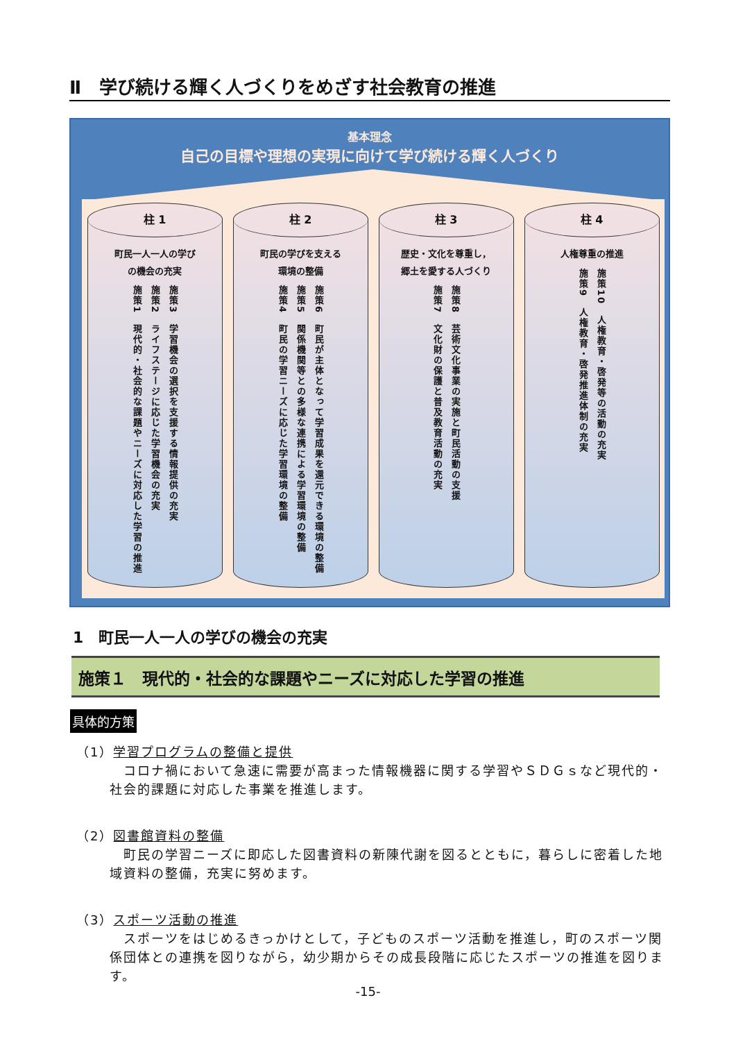Ⅱ　学び続ける輝く人づくりをめざす社会教育の推進
基本理念
自己の目標や理想の実現に向けて学び続ける輝く人づくり
柱 1
町民一人一人の学び
の機会の充実
施策3　学習機会の選択を支援する情報提供の充実
施策2　ライフステージに応じた学習機会の充実
施策1　現代的・社会的な課題やニーズに対応した学習の推進
柱 2
町民の学びを支える
環境の整備
施策6　町民が主体となって学習成果を還元できる環境の整備
施策5　関係機関等との多様な連携による学習環境の整備
施策4　町民の学習ニーズに応じた学習環境の整備
柱 3
歴史・文化を尊重し，
郷土を愛する人づくり
施策8　芸術文化事業の実施と町民活動の支援
施策7　文化財の保護と普及教育活動の充実
柱 4
人権尊重の推進
施策10　人権教育・啓発等の活動の充実
施策9　人権教育・啓発推進体制の充実
1　町民一人一人の学びの機会の充実
施策１　現代的・社会的な課題やニーズに対応した学習の推進
具体的方策
（1）学習プログラムの整備と提供
　コロナ禍において急速に需要が高まった情報機器に関する学習やＳＤＧｓなど現代的・社会的課題に対応した事業を推進します。
（2）図書館資料の整備
　町民の学習ニーズに即応した図書資料の新陳代謝を図るとともに，暮らしに密着した地域資料の整備，充実に努めます。
（3）スポーツ活動の推進
　スポーツをはじめるきっかけとして，子どものスポーツ活動を推進し，町のスポーツ関係団体との連携を図りながら，幼少期からその成長段階に応じたスポーツの推進を図ります。
-15-